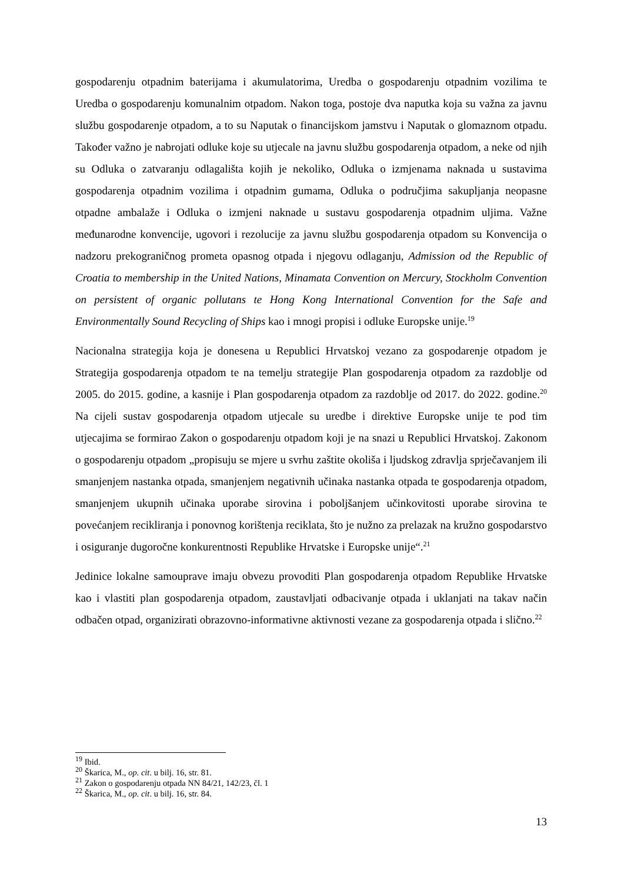gospodarenju otpadnim baterijama i akumulatorima, Uredba o gospodarenju otpadnim vozilima te Uredba o gospodarenju komunalnim otpadom. Nakon toga, postoje dva naputka koja su važna za javnu službu gospodarenje otpadom, a to su Naputak o financijskom jamstvu i Naputak o glomaznom otpadu. Također važno je nabrojati odluke koje su utjecale na javnu službu gospodarenja otpadom, a neke od njih su Odluka o zatvaranju odlagališta kojih je nekoliko, Odluka o izmjenama naknada u sustavima gospodarenja otpadnim vozilima i otpadnim gumama, Odluka o područjima sakupljanja neopasne otpadne ambalaže i Odluka o izmjeni naknade u sustavu gospodarenja otpadnim uljima. Važne međunarodne konvencije, ugovori i rezolucije za javnu službu gospodarenja otpadom su Konvencija o nadzoru prekograničnog prometa opasnog otpada i njegovu odlaganju, Admission od the Republic of Croatia to membership in the United Nations, Minamata Convention on Mercury, Stockholm Convention on persistent of organic pollutans te Hong Kong International Convention for the Safe and Environmentally Sound Recycling of Ships kao i mnogi propisi i odluke Europske unije.<sup>19</sup>
Nacionalna strategija koja je donesena u Republici Hrvatskoj vezano za gospodarenje otpadom je Strategija gospodarenja otpadom te na temelju strategije Plan gospodarenja otpadom za razdoblje od 2005. do 2015. godine, a kasnije i Plan gospodarenja otpadom za razdoblje od 2017. do 2022. godine.<sup>20</sup> Na cijeli sustav gospodarenja otpadom utjecale su uredbe i direktive Europske unije te pod tim utjecajima se formirao Zakon o gospodarenju otpadom koji je na snazi u Republici Hrvatskoj. Zakonom o gospodarenju otpadom „propisuju se mjere u svrhu zaštite okoliša i ljudskog zdravlja sprječavanjem ili smanjenjem nastanka otpada, smanjenjem negativnih učinaka nastanka otpada te gospodarenja otpadom, smanjenjem ukupnih učinaka uporabe sirovina i poboljšanjem učinkovitosti uporabe sirovina te povećanjem recikliranja i ponovnog korištenja reciklata, što je nužno za prelazak na kružno gospodarstvo i osiguranje dugoročne konkurentnosti Republike Hrvatske i Europske unije“.<sup>21</sup>
Jedinice lokalne samouprave imaju obvezu provoditi Plan gospodarenja otpadom Republike Hrvatske kao i vlastiti plan gospodarenja otpadom, zaustavljati odbacivanje otpada i uklanjati na takav način odbačen otpad, organizirati obrazovno-informativne aktivnosti vezane za gospodarenja otpada i slično.<sup>22</sup>
<sup>19</sup> Ibid.
<sup>20</sup> Škarica, M., op. cit. u bilj. 16, str. 81.
<sup>21</sup> Zakon o gospodarenju otpada NN 84/21, 142/23, čl. 1
<sup>22</sup> Škarica, M., op. cit. u bilj. 16, str. 84.
13